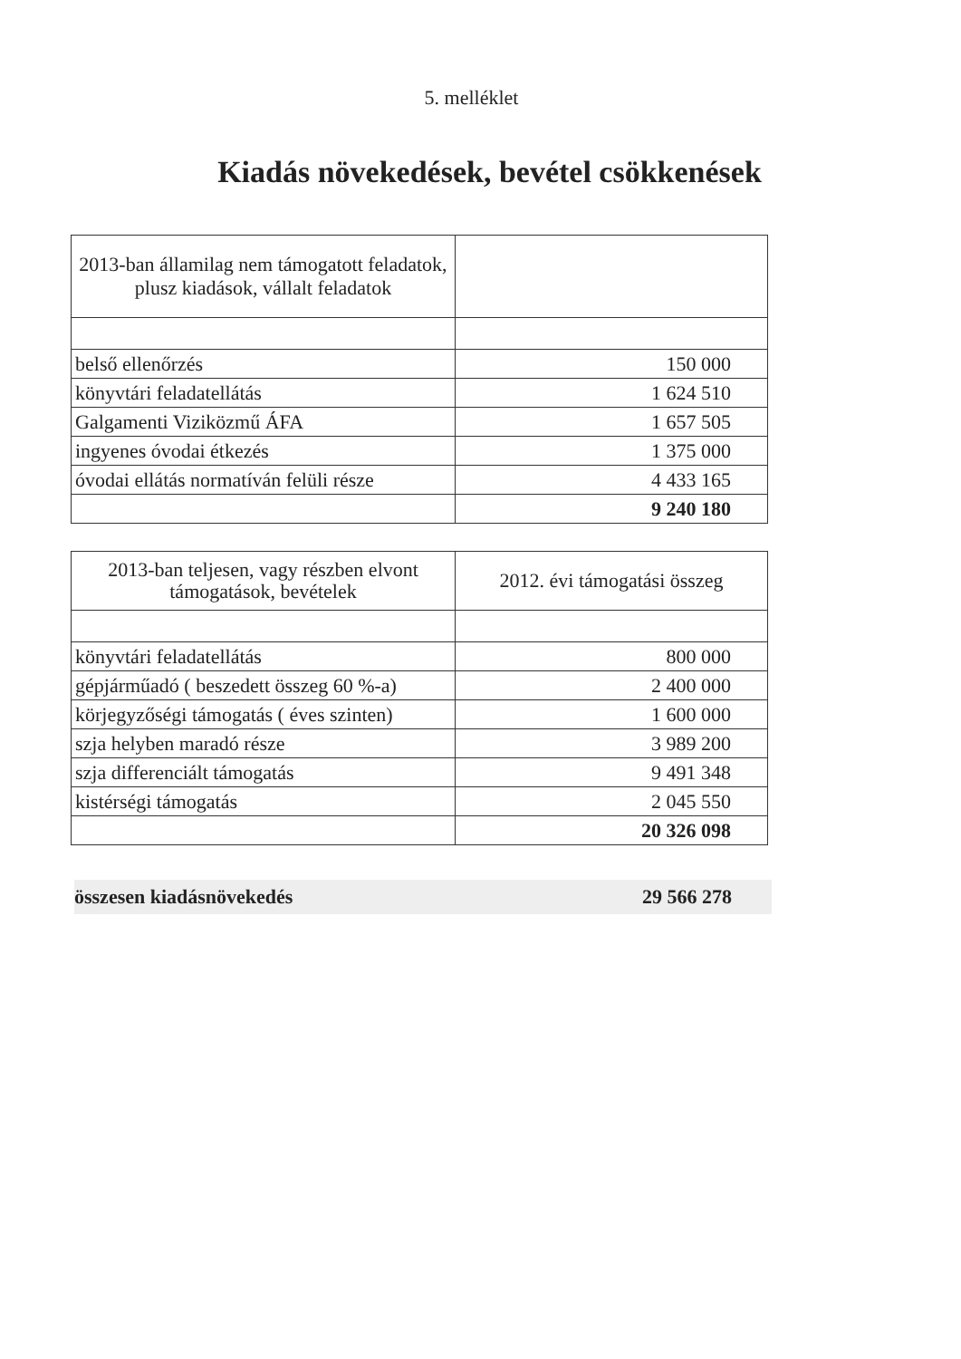5. melléklet
Kiadás növekedések, bevétel csökkenések
| 2013-ban államilag nem támogatott feladatok, plusz kiadások, vállalt feladatok | |
| belső ellenőrzés | 150 000 |
| könyvtári feladatellátás | 1 624 510 |
| Galgamenti Viziközmű ÁFA | 1 657 505 |
| ingyenes óvodai étkezés | 1 375 000 |
| óvodai ellátás normatíván felüli része | 4 433 165 |
| | 9 240 180 |
| 2013-ban teljesen, vagy részben elvont támogatások, bevételek | 2012. évi támogatási összeg |
| könyvtári feladatellátás | 800 000 |
| gépjárműadó ( beszedett összeg 60 %-a) | 2 400 000 |
| körjegyzőségi támogatás ( éves szinten) | 1 600 000 |
| szja helyben maradó része | 3 989 200 |
| szja differenciált támogatás | 9 491 348 |
| kistérségi támogatás | 2 045 550 |
| | 20 326 098 |
összesen kiadásnövekedés 29 566 278